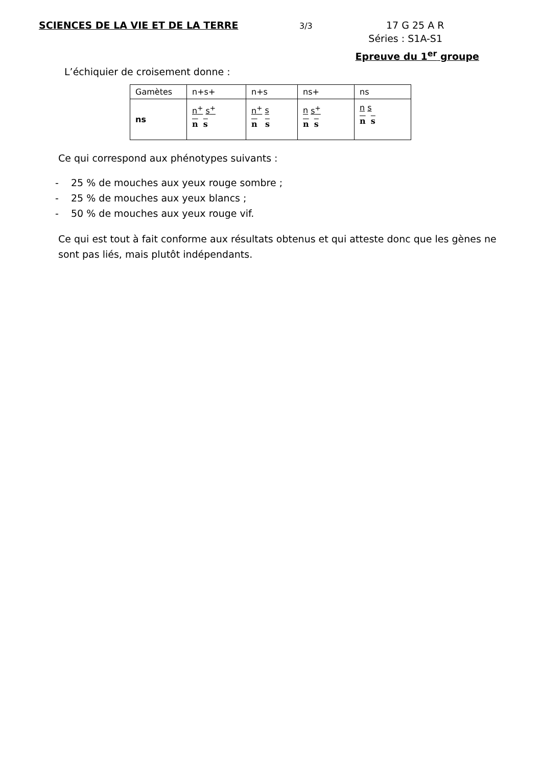SCIENCES DE LA VIE ET DE LA TERRE
3/3
17 G 25 A R
Séries : S1A-S1
Epreuve du 1<sup>er</sup> groupe
L’échiquier de croisement donne :
| Gamètes | n+s+ | n+s | ns+ | ns |
| ns | n<sup>+</sup> s<sup>+</sup> n s | n<sup>+</sup> s n s | n s<sup>+</sup> n s | n s n s |
Ce qui correspond aux phénotypes suivants :
- 25 % de mouches aux yeux rouge sombre ;
- 25 % de mouches aux yeux blancs ;
- 50 % de mouches aux yeux rouge vif.
Ce qui est tout à fait conforme aux résultats obtenus et qui atteste donc que les gènes ne sont pas liés, mais plutôt indépendants.